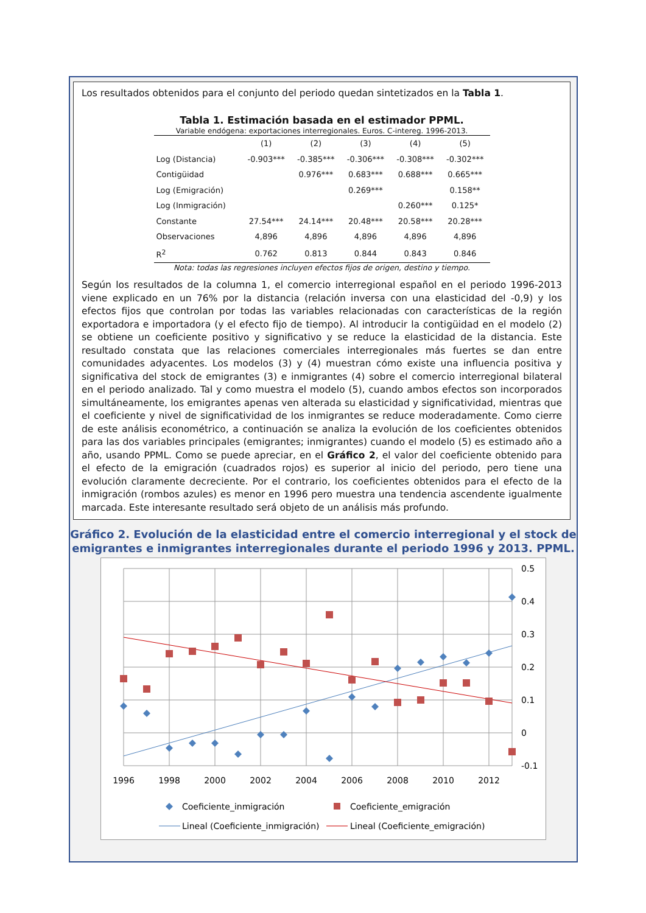Los resultados obtenidos para el conjunto del periodo quedan sintetizados en la Tabla 1.
Tabla 1. Estimación basada en el estimador PPML.
Variable endógena: exportaciones interregionales. Euros. C-intereg. 1996-2013.
| | (1) | (2) | (3) | (4) | (5) |
| --- | --- | --- | --- | --- | --- |
| Log (Distancia) | -0.903*** | -0.385*** | -0.306*** | -0.308*** | -0.302*** |
| Contigüidad | | 0.976*** | 0.683*** | 0.688*** | 0.665*** |
| Log (Emigración) | | | 0.269*** | | 0.158** |
| Log (Inmigración) | | | | 0.260*** | 0.125* |
| Constante | 27.54*** | 24.14*** | 20.48*** | 20.58*** | 20.28*** |
| Observaciones | 4,896 | 4,896 | 4,896 | 4,896 | 4,896 |
| R<sup>2</sup> | 0.762 | 0.813 | 0.844 | 0.843 | 0.846 |
Nota: todas las regresiones incluyen efectos fijos de origen, destino y tiempo.
Según los resultados de la columna 1, el comercio interregional español en el periodo 1996-2013 viene explicado en un 76% por la distancia (relación inversa con una elasticidad del -0,9) y los efectos fijos que controlan por todas las variables relacionadas con características de la región exportadora e importadora (y el efecto fijo de tiempo). Al introducir la contigüidad en el modelo (2) se obtiene un coeficiente positivo y significativo y se reduce la elasticidad de la distancia. Este resultado constata que las relaciones comerciales interregionales más fuertes se dan entre comunidades adyacentes. Los modelos (3) y (4) muestran cómo existe una influencia positiva y significativa del stock de emigrantes (3) e inmigrantes (4) sobre el comercio interregional bilateral en el periodo analizado. Tal y como muestra el modelo (5), cuando ambos efectos son incorporados simultáneamente, los emigrantes apenas ven alterada su elasticidad y significatividad, mientras que el coeficiente y nivel de significatividad de los inmigrantes se reduce moderadamente. Como cierre de este análisis econométrico, a continuación se analiza la evolución de los coeficientes obtenidos para las dos variables principales (emigrantes; inmigrantes) cuando el modelo (5) es estimado año a año, usando PPML. Como se puede apreciar, en el Gráfico 2, el valor del coeficiente obtenido para el efecto de la emigración (cuadrados rojos) es superior al inicio del periodo, pero tiene una evolución claramente decreciente. Por el contrario, los coeficientes obtenidos para el efecto de la inmigración (rombos azules) es menor en 1996 pero muestra una tendencia ascendente igualmente marcada. Este interesante resultado será objeto de un análisis más profundo.
Gráfico 2. Evolución de la elasticidad entre el comercio interregional y el stock de emigrantes e inmigrantes interregionales durante el periodo 1996 y 2013. PPML.
0.5
0.4
0.3
0.2
0.1
0
-0.1
1996
1998
2000
2002
2004
2006
2008
2010
2012
Coeficiente_inmigración
Coeficiente_emigración
Lineal (Coeficiente_inmigración)
Lineal (Coeficiente_emigración)